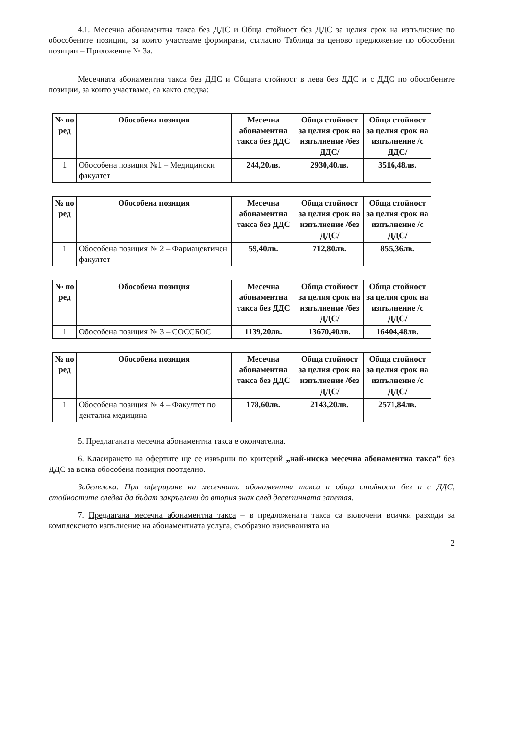4.1. Месечна абонаментна такса без ДДС и Обща стойност без ДДС за целия срок на изпълнение по обособените позиции, за които участваме формирани, съгласно Таблица за ценово предложение по обособени позиции – Приложение № 3а.
Месечната абонаментна такса без ДДС и Общата стойност в лева без ДДС и с ДДС по обособените позиции, за които участваме, са както следва:
| № по ред | Обособена позиция | Месечна абонаментна такса без ДДС | Обща стойност за целия срок на изпълнение /без ДДС/ | Обща стойност за целия срок на изпълнение /с ДДС/ |
| --- | --- | --- | --- | --- |
| 1 | Обособена позиция №1 – Медицински факултет | 244,20лв. | 2930,40лв. | 3516,48лв. |
| № по ред | Обособена позиция | Месечна абонаментна такса без ДДС | Обща стойност за целия срок на изпълнение /без ДДС/ | Обща стойност за целия срок на изпълнение /с ДДС/ |
| --- | --- | --- | --- | --- |
| 1 | Обособена позиция № 2 – Фармацевтичен факултет | 59,40лв. | 712,80лв. | 855,36лв. |
| № по ред | Обособена позиция | Месечна абонаментна такса без ДДС | Обща стойност за целия срок на изпълнение /без ДДС/ | Обща стойност за целия срок на изпълнение /с ДДС/ |
| --- | --- | --- | --- | --- |
| 1 | Обособена позиция № 3 – СОССБОС | 1139,20лв. | 13670,40лв. | 16404,48лв. |
| № по ред | Обособена позиция | Месечна абонаментна такса без ДДС | Обща стойност за целия срок на изпълнение /без ДДС/ | Обща стойност за целия срок на изпълнение /с ДДС/ |
| --- | --- | --- | --- | --- |
| 1 | Обособена позиция № 4 – Факултет по дентална медицина | 178,60лв. | 2143,20лв. | 2571,84лв. |
5. Предлаганата месечна абонаментна такса е окончателна.
6. Класирането на офертите ще се извърши по критерий „най-ниска месечна абонаментна такса” без ДДС за всяка обособена позиция поотделно.
Забележка: При офериране на месечната абонаментна такса и обща стойност без и с ДДС, стойностите следва да бъдат закръглени до втория знак след десетичната запетая.
7. Предлагана месечна абонаментна такса – в предложената такса са включени всички разходи за комплексното изпълнение на абонаментната услуга, съобразно изискванията на
2